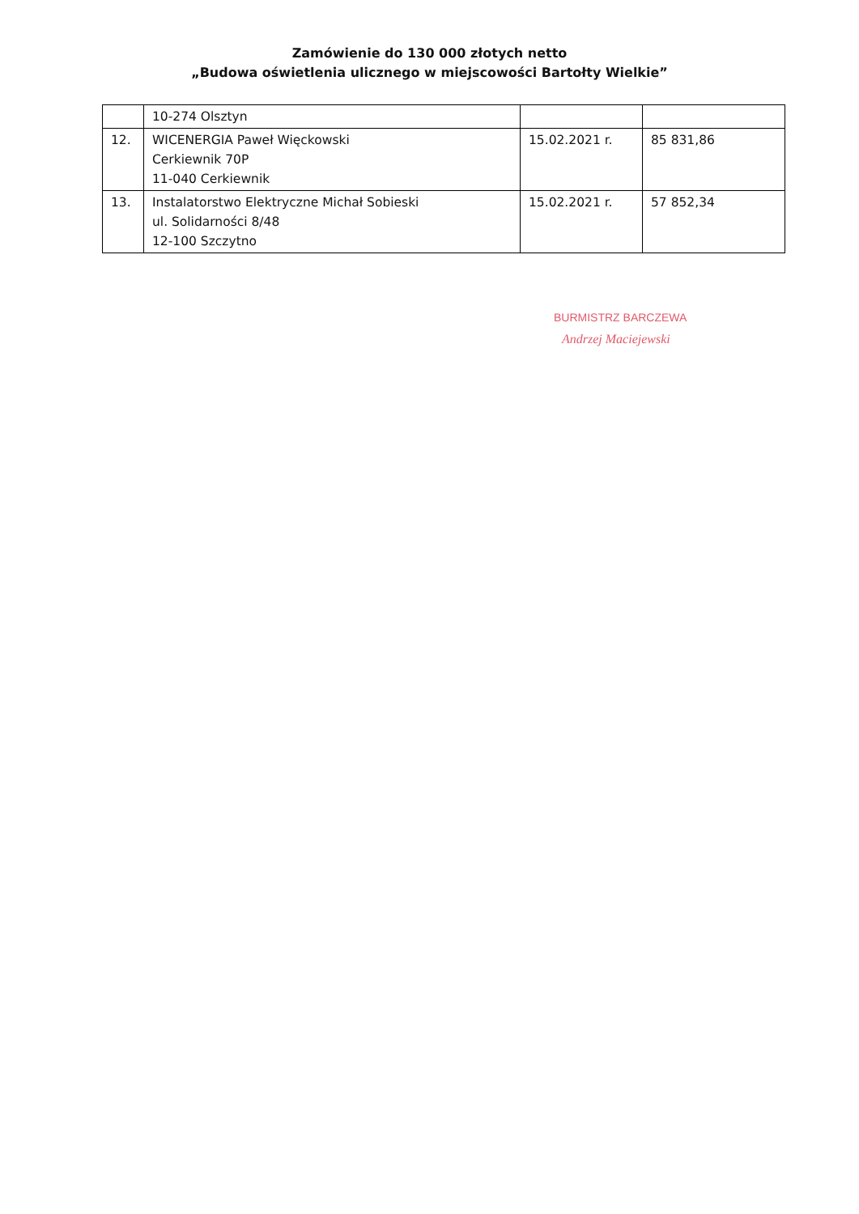Zamówienie do 130 000 złotych netto
„Budowa oświetlenia ulicznego w miejscowości Bartołty Wielkie”
| | 10-274 Olsztyn | | |
| 12. | WICENERGIA Paweł Więckowski Cerkiewnik 70P 11-040 Cerkiewnik | 15.02.2021 r. | 85 831,86 |
| 13. | Instalatorstwo Elektryczne Michał Sobieski ul. Solidarności 8/48 12-100 Szczytno | 15.02.2021 r. | 57 852,34 |
BURMISTRZ BARCZEWA
Andrzej Maciejewski